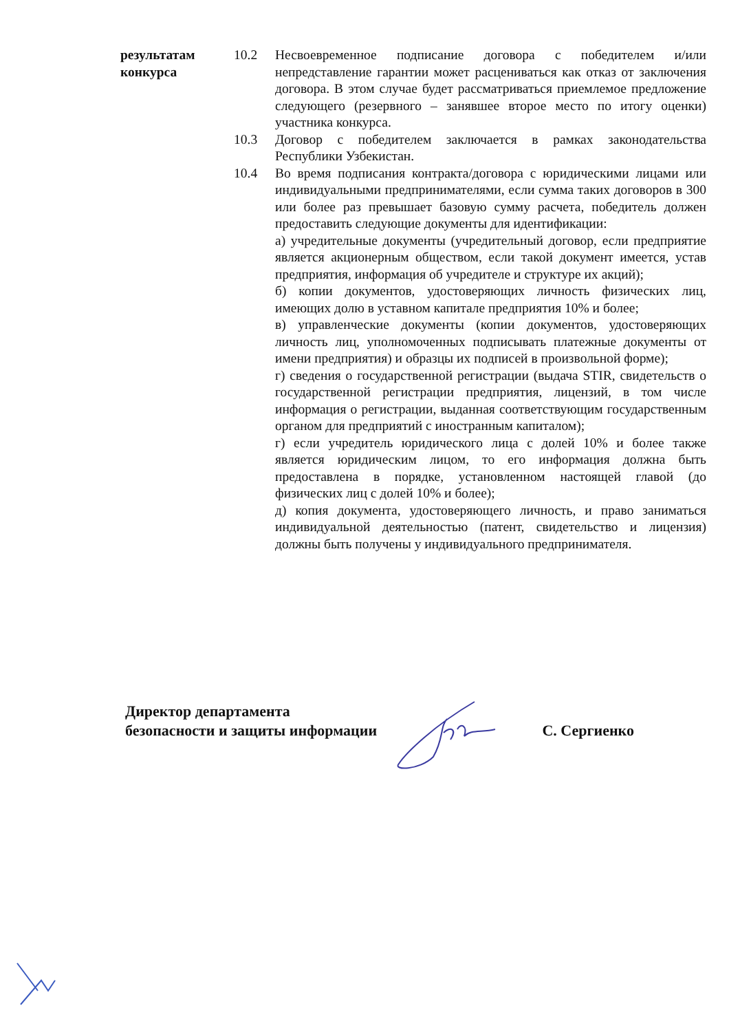| результатам конкурса | 10.2 | Несвоевременное подписание договора с победителем и/или непредставление гарантии может расцениваться как отказ от заключения договора. В этом случае будет рассматриваться приемлемое предложение следующего (резервного – занявшее второе место по итогу оценки) участника конкурса. |
| | 10.3 | Договор с победителем заключается в рамках законодательства Республики Узбекистан. |
| | 10.4 | Во время подписания контракта/договора с юридическими лицами или индивидуальными предпринимателями, если сумма таких договоров в 300 или более раз превышает базовую сумму расчета, победитель должен предоставить следующие документы для идентификации: а) учредительные документы (учредительный договор, если предприятие является акционерным обществом, если такой документ имеется, устав предприятия, информация об учредителе и структуре их акций); б) копии документов, удостоверяющих личность физических лиц, имеющих долю в уставном капитале предприятия 10% и более; в) управленческие документы (копии документов, удостоверяющих личность лиц, уполномоченных подписывать платежные документы от имени предприятия) и образцы их подписей в произвольной форме); г) сведения о государственной регистрации (выдача STIR, свидетельств о государственной регистрации предприятия, лицензий, в том числе информация о регистрации, выданная соответствующим государственным органом для предприятий с иностранным капиталом); г) если учредитель юридического лица с долей 10% и более также является юридическим лицом, то его информация должна быть предоставлена в порядке, установленном настоящей главой (до физических лиц с долей 10% и более); д) копия документа, удостоверяющего личность, и право заниматься индивидуальной деятельностью (патент, свидетельство и лицензия) должны быть получены у индивидуального предпринимателя. |
Директор департамента
безопасности и защиты информации
С. Сергиенко